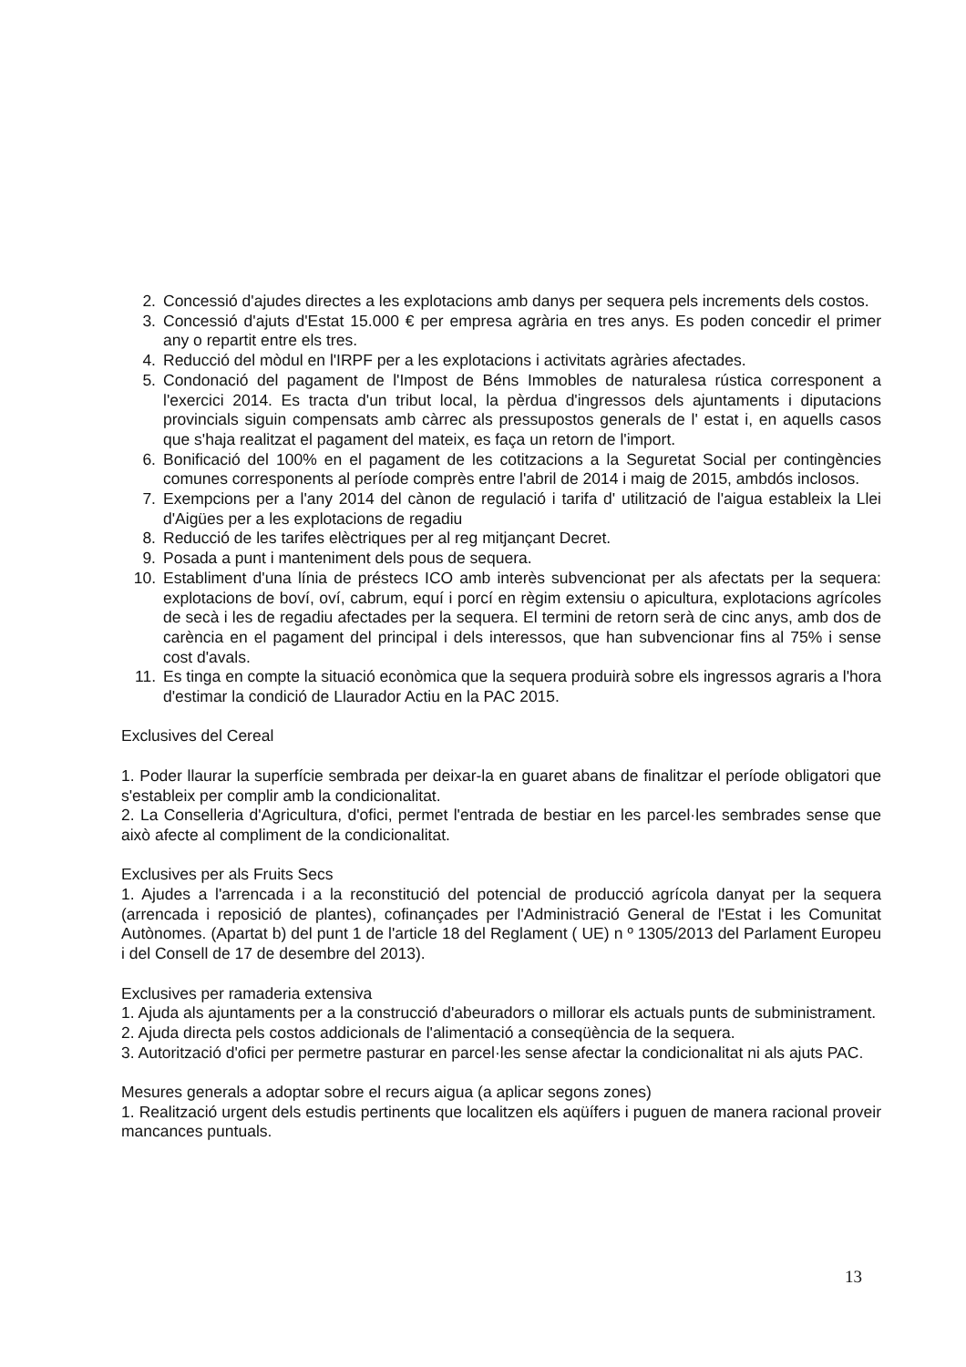2. Concessió d'ajudes directes a les explotacions amb danys per sequera pels increments dels costos.
3. Concessió d'ajuts d'Estat 15.000 € per empresa agrària en tres anys. Es poden concedir el primer any o repartit entre els tres.
4. Reducció del mòdul en l'IRPF per a les explotacions i activitats agràries afectades.
5. Condonació del pagament de l'Impost de Béns Immobles de naturalesa rústica corresponent a l'exercici 2014. Es tracta d'un tribut local, la pèrdua d'ingressos dels ajuntaments i diputacions provincials siguin compensats amb càrrec als pressupostos generals de l' estat i, en aquells casos que s'haja realitzat el pagament del mateix, es faça un retorn de l'import.
6. Bonificació del 100% en el pagament de les cotitzacions a la Seguretat Social per contingències comunes corresponents al període comprès entre l'abril de 2014 i maig de 2015, ambdós inclosos.
7. Exempcions per a l'any 2014 del cànon de regulació i tarifa d' utilització de l'aigua estableix la Llei d'Aigües per a les explotacions de regadiu
8. Reducció de les tarifes elèctriques per al reg mitjançant Decret.
9. Posada a punt i manteniment dels pous de sequera.
10. Establiment d'una línia de préstecs ICO amb interès subvencionat per als afectats per la sequera: explotacions de boví, oví, cabrum, equí i porcí en règim extensiu o apicultura, explotacions agrícoles de secà i les de regadiu afectades per la sequera. El termini de retorn serà de cinc anys, amb dos de carència en el pagament del principal i dels interessos, que han subvencionar fins al 75% i sense cost d'avals.
11. Es tinga en compte la situació econòmica que la sequera produirà sobre els ingressos agraris a l'hora d'estimar la condició de Llaurador Actiu en la PAC 2015.
Exclusives del Cereal
1. Poder llaurar la superfície sembrada per deixar-la en guaret abans de finalitzar el període obligatori que s'estableix per complir amb la condicionalitat.
2. La Conselleria d'Agricultura, d'ofici, permet l'entrada de bestiar en les parcel·les sembrades sense que això afecte al compliment de la condicionalitat.
Exclusives per als Fruits Secs
1. Ajudes a l'arrencada i a la reconstitució del potencial de producció agrícola danyat per la sequera (arrencada i reposició de plantes), cofinançades per l'Administració General de l'Estat i les Comunitat Autònomes. (Apartat b) del punt 1 de l'article 18 del Reglament ( UE) n º 1305/2013 del Parlament Europeu i del Consell de 17 de desembre del 2013).
Exclusives per ramaderia extensiva
1. Ajuda als ajuntaments per a la construcció d'abeuradors o millorar els actuals punts de subministrament.
2. Ajuda directa pels costos addicionals de l'alimentació a conseqüència de la sequera.
3. Autorització d'ofici per permetre pasturar en parcel·les sense afectar la condicionalitat ni als ajuts PAC.
Mesures generals a adoptar sobre el recurs aigua (a aplicar segons zones)
1. Realització urgent dels estudis pertinents que localitzen els aqüífers i puguen de manera racional proveir mancances puntuals.
13